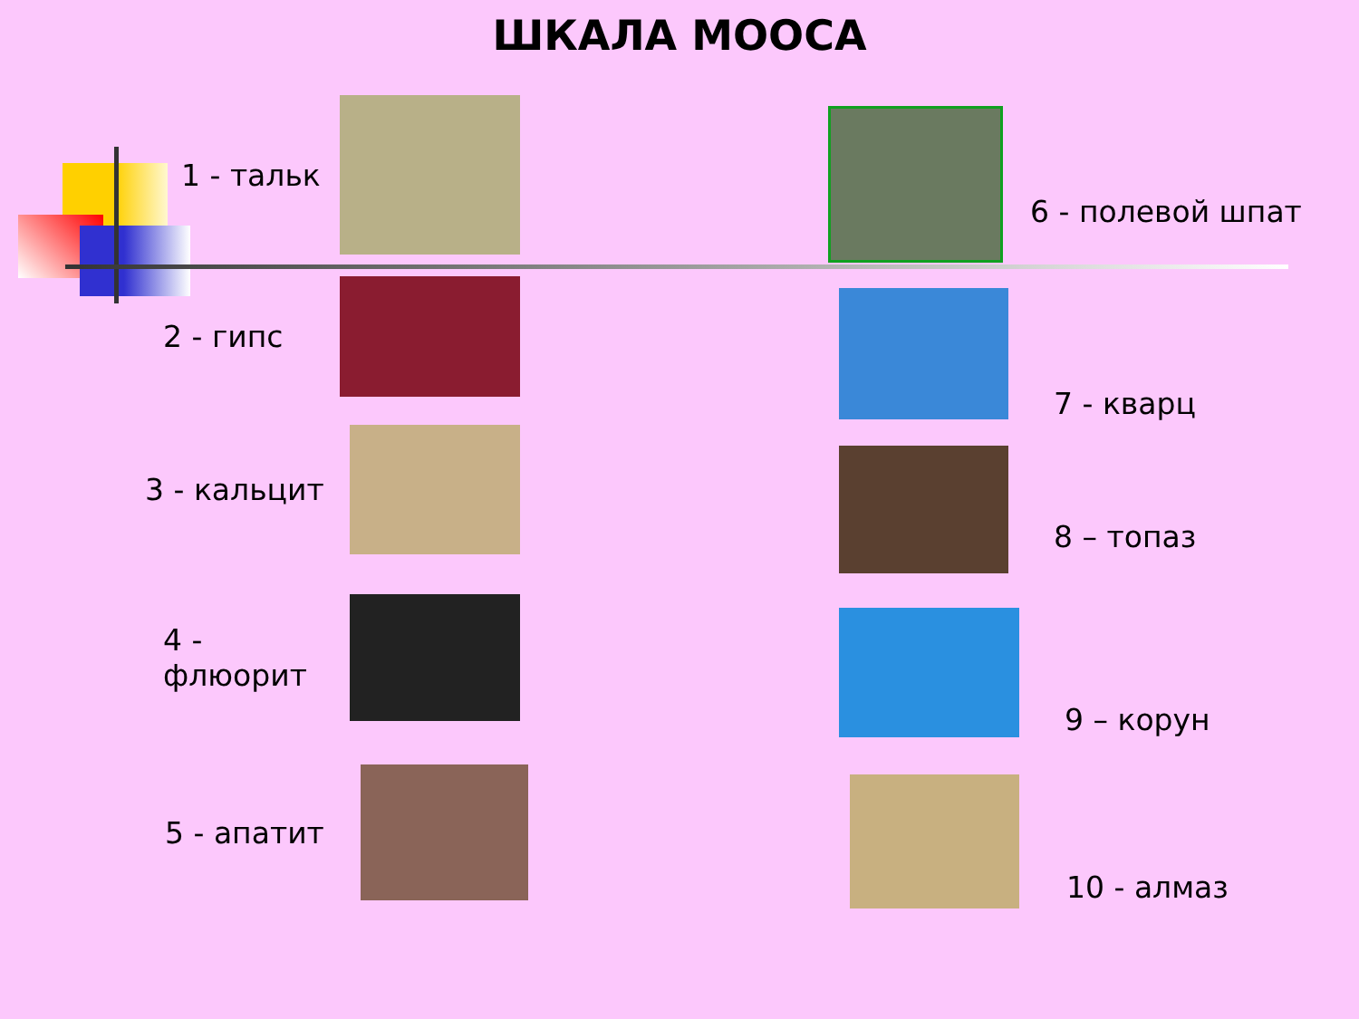ШКАЛА МООСА
1 - тальк
2 - гипс
3 - кальцит
4 - флюорит
5 - апатит
6 - полевой шпат
7 - кварц
8 – топаз
9 – корун
10 - алмаз